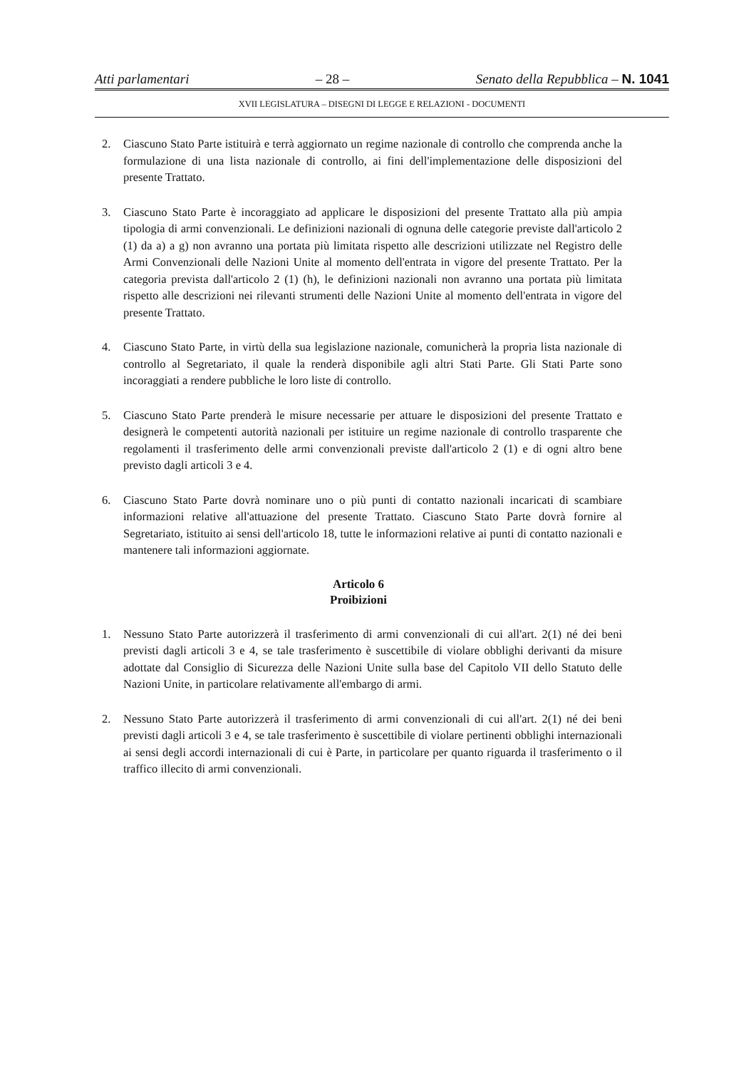Atti parlamentari – 28 – Senato della Repubblica – N. 1041
XVII LEGISLATURA – DISEGNI DI LEGGE E RELAZIONI - DOCUMENTI
2. Ciascuno Stato Parte istituirà e terrà aggiornato un regime nazionale di controllo che comprenda anche la formulazione di una lista nazionale di controllo, ai fini dell'implementazione delle disposizioni del presente Trattato.
3. Ciascuno Stato Parte è incoraggiato ad applicare le disposizioni del presente Trattato alla più ampia tipologia di armi convenzionali. Le definizioni nazionali di ognuna delle categorie previste dall'articolo 2 (1) da a) a g) non avranno una portata più limitata rispetto alle descrizioni utilizzate nel Registro delle Armi Convenzionali delle Nazioni Unite al momento dell'entrata in vigore del presente Trattato. Per la categoria prevista dall'articolo 2 (1) (h), le definizioni nazionali non avranno una portata più limitata rispetto alle descrizioni nei rilevanti strumenti delle Nazioni Unite al momento dell'entrata in vigore del presente Trattato.
4. Ciascuno Stato Parte, in virtù della sua legislazione nazionale, comunicherà la propria lista nazionale di controllo al Segretariato, il quale la renderà disponibile agli altri Stati Parte. Gli Stati Parte sono incoraggiati a rendere pubbliche le loro liste di controllo.
5. Ciascuno Stato Parte prenderà le misure necessarie per attuare le disposizioni del presente Trattato e designerà le competenti autorità nazionali per istituire un regime nazionale di controllo trasparente che regolamenti il trasferimento delle armi convenzionali previste dall'articolo 2 (1) e di ogni altro bene previsto dagli articoli 3 e 4.
6. Ciascuno Stato Parte dovrà nominare uno o più punti di contatto nazionali incaricati di scambiare informazioni relative all'attuazione del presente Trattato. Ciascuno Stato Parte dovrà fornire al Segretariato, istituito ai sensi dell'articolo 18, tutte le informazioni relative ai punti di contatto nazionali e mantenere tali informazioni aggiornate.
Articolo 6
Proibizioni
1. Nessuno Stato Parte autorizzerà il trasferimento di armi convenzionali di cui all'art. 2(1) né dei beni previsti dagli articoli 3 e 4, se tale trasferimento è suscettibile di violare obblighi derivanti da misure adottate dal Consiglio di Sicurezza delle Nazioni Unite sulla base del Capitolo VII dello Statuto delle Nazioni Unite, in particolare relativamente all'embargo di armi.
2. Nessuno Stato Parte autorizzerà il trasferimento di armi convenzionali di cui all'art. 2(1) né dei beni previsti dagli articoli 3 e 4, se tale trasferimento è suscettibile di violare pertinenti obblighi internazionali ai sensi degli accordi internazionali di cui è Parte, in particolare per quanto riguarda il trasferimento o il traffico illecito di armi convenzionali.